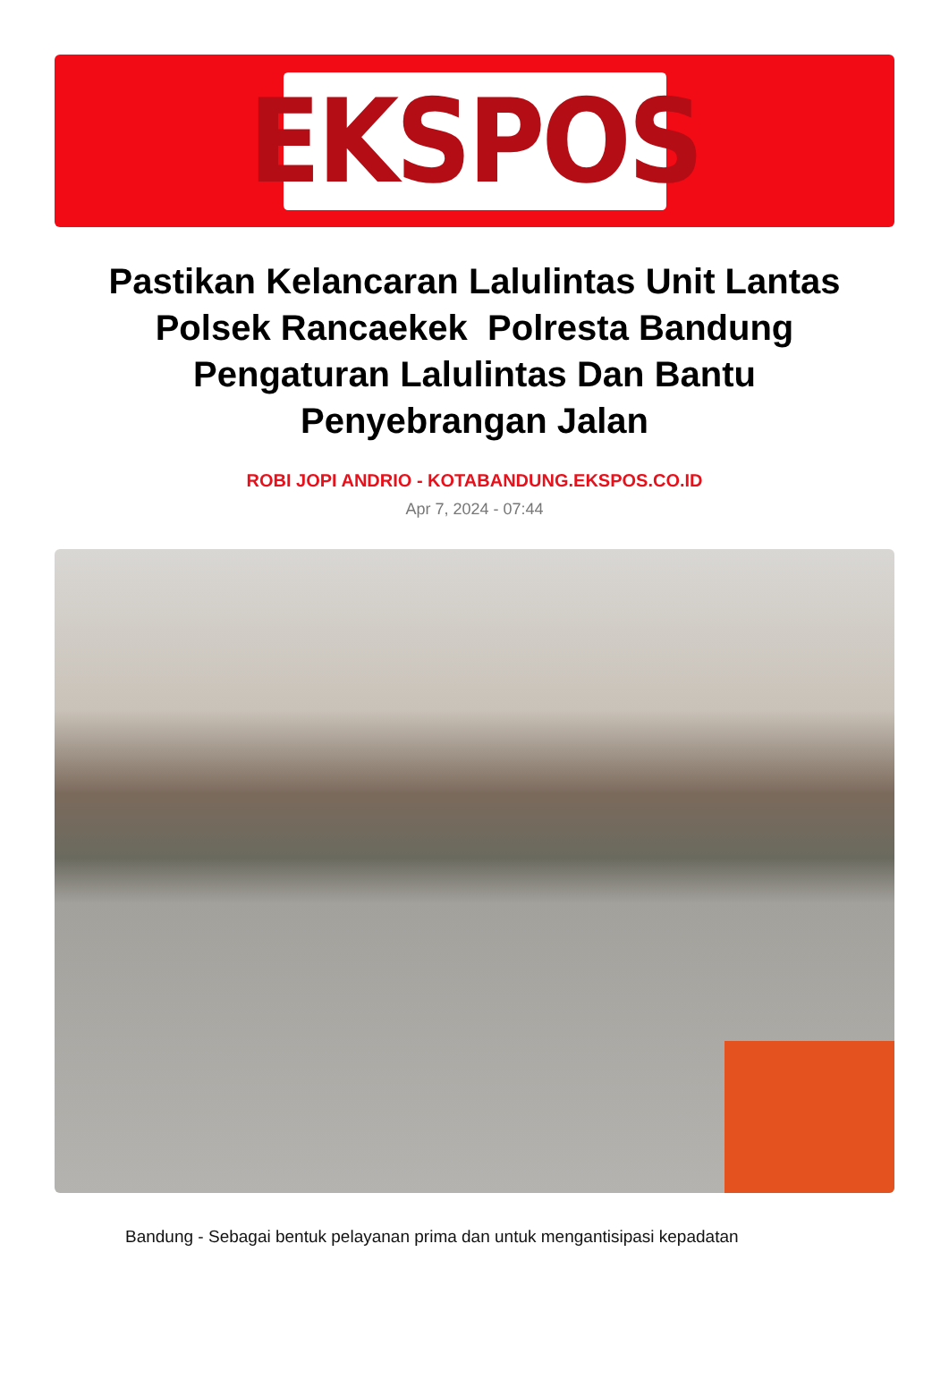EKSPOS
Pastikan Kelancaran Lalulintas Unit Lantas Polsek Rancaekek Polresta Bandung Pengaturan Lalulintas Dan Bantu Penyebrangan Jalan
ROBI JOPI ANDRIO - KOTABANDUNG.EKSPOS.CO.ID
Apr 7, 2024 - 07:44
Bandung - Sebagai bentuk pelayanan prima dan untuk mengantisipasi kepadatan